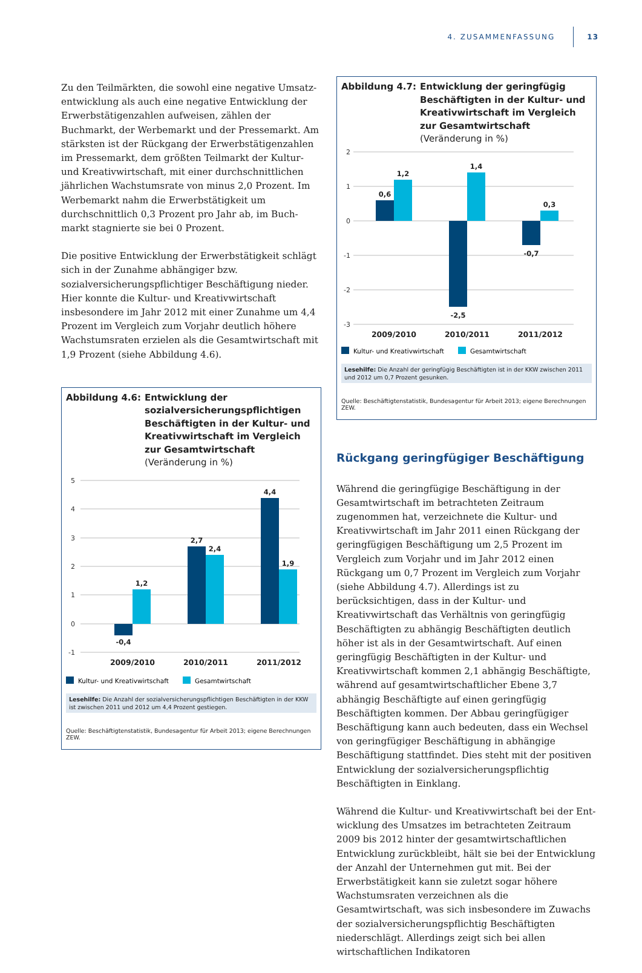4. ZUSAMMENFASSUNG 13
Zu den Teilmärkten, die sowohl eine negative Umsatz­entwicklung als auch eine negative Entwicklung der Er­werbstätigenzahlen aufweisen, zählen der Buchmarkt, der Werbemarkt und der Pressemarkt. Am stärksten ist der Rückgang der Erwerbstätigenzahlen im Pressemarkt, dem größten Teilmarkt der Kultur- und Kreativwirtschaft, mit einer durchschnittlichen jährlichen Wachstumsrate von minus 2,0 Prozent. Im Werbemarkt nahm die Erwerbstätig­keit um durchschnittlich 0,3 Prozent pro Jahr ab, im Buch­markt stagnierte sie bei 0 Prozent.
Die positive Entwicklung der Erwerbstätigkeit schlägt sich in der Zunahme abhängiger bzw. sozialversicherungspflich­tiger Beschäftigung nieder. Hier konnte die Kultur- und Kreativwirtschaft insbesondere im Jahr 2012 mit einer Zunahme um 4,4 Prozent im Vergleich zum Vorjahr deut­lich höhere Wachstumsraten erzielen als die Gesamtwirt­schaft mit 1,9 Prozent (siehe Abbildung 4.6).
Abbildung 4.6: Entwicklung der sozialversicherungs­pflichtigen Beschäftigten in der Kultur- und Kreativwirtschaft im Vergleich zur Gesamtwirtschaft
(Veränderung in %)
5
4
3
2
1
0
-1
-0,4
1,2
2,7
2,4
4,4
1,9
2009/2010
2010/2011
2011/2012
Kultur- und Kreativwirtschaft
Gesamtwirtschaft
Lesehilfe: Die Anzahl der sozialversicherungspflichtigen Beschäftigten in der KKW ist zwischen 2011 und 2012 um 4,4 Prozent gestiegen.
Quelle: Beschäftigtenstatistik, Bundesagentur für Arbeit 2013; eigene Berechnungen ZEW.
Abbildung 4.7: Entwicklung der geringfügig Beschäftigten in der Kultur- und Kreativwirtschaft im Vergleich zur Gesamtwirtschaft
(Veränderung in %)
2
1
0
-1
-2
-3
0,6
1,2
-2,5
1,4
-0,7
0,3
2009/2010
2010/2011
2011/2012
Kultur- und Kreativwirtschaft
Gesamtwirtschaft
Lesehilfe: Die Anzahl der geringfügig Beschäftigten ist in der KKW zwischen 2011 und 2012 um 0,7 Prozent gesunken.
Quelle: Beschäftigtenstatistik, Bundesagentur für Arbeit 2013; eigene Berechnungen ZEW.
Rückgang geringfügiger Beschäftigung
Während die geringfügige Beschäftigung in der Gesamt­wirtschaft im betrachteten Zeitraum zugenommen hat, verzeichnete die Kultur- und Kreativwirtschaft im Jahr 2011 einen Rückgang der geringfügigen Beschäftigung um 2,5 Prozent im Vergleich zum Vorjahr und im Jahr 2012 einen Rückgang um 0,7 Prozent im Vergleich zum Vorjahr (siehe Abbildung 4.7). Allerdings ist zu berücksichtigen, dass in der Kultur- und Kreativwirtschaft das Verhältnis von geringfügig Beschäftigten zu abhängig Beschäftigten deut­lich höher ist als in der Gesamtwirtschaft. Auf einen gering­fügig Beschäftigten in der Kultur- und Kreativwirtschaft kommen 2,1 abhängig Beschäftigte, während auf gesamt­wirtschaftlicher Ebene 3,7 abhängig Beschäftigte auf einen geringfügig Beschäftigten kommen. Der Abbau geringfügi­ger Beschäftigung kann auch bedeuten, dass ein Wechsel von geringfügiger Beschäftigung in abhängige Beschäfti­gung stattfindet. Dies steht mit der positiven Entwicklung der sozialversicherungspflichtig Beschäftigten in Einklang.
Während die Kultur- und Kreativwirtschaft bei der Ent­wicklung des Umsatzes im betrachteten Zeitraum 2009 bis 2012 hinter der gesamtwirtschaftlichen Entwicklung zurückbleibt, hält sie bei der Entwicklung der Anzahl der Unternehmen gut mit. Bei der Erwerbstätigkeit kann sie zuletzt sogar höhere Wachstumsraten verzeichnen als die Gesamtwirtschaft, was sich insbesondere im Zuwachs der sozialversicherungspflichtig Beschäftigten niederschlägt. Allerdings zeigt sich bei allen wirtschaftlichen Indikatoren